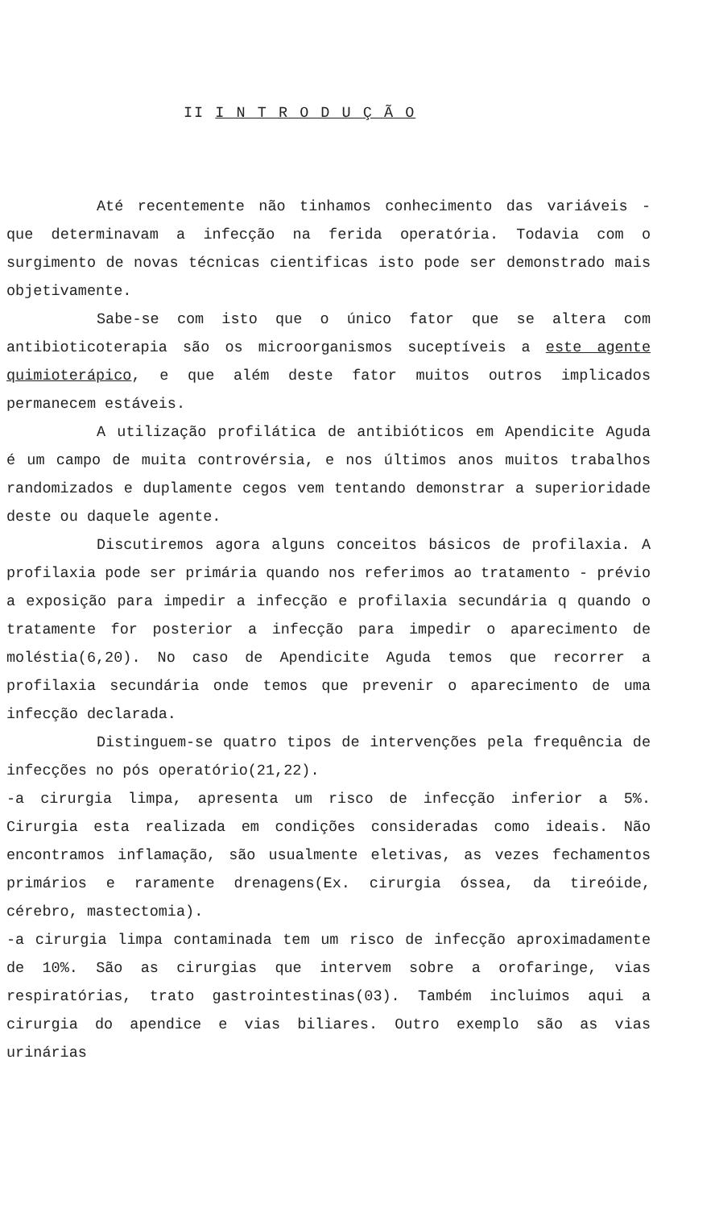II I N T R O D U Ç Ã O
Até recentemente não tinhamos conhecimento das variáveis - que determinavam a infecção na ferida operatória. Todavia com o surgimento de novas técnicas cientificas isto pode ser demonstrado mais objetivamente.
Sabe-se com isto que o único fator que se altera com antibioticoterapia são os microorganismos suceptíveis a este agente quimioterápico, e que além deste fator muitos outros implicados permanecem estáveis.
A utilização profilática de antibióticos em Apendicite Aguda é um campo de muita controvérsia, e nos últimos anos muitos trabalhos randomizados e duplamente cegos vem tentando demonstrar a superioridade deste ou daquele agente.
Discutiremos agora alguns conceitos básicos de profilaxia. A profilaxia pode ser primária quando nos referimos ao tratamento - prévio a exposição para impedir a infecção e profilaxia secundária q quando o tratamente for posterior a infecção para impedir o aparecimento de moléstia(6,20). No caso de Apendicite Aguda temos que recorrer a profilaxia secundária onde temos que prevenir o aparecimento de uma infecção declarada.
Distinguem-se quatro tipos de intervenções pela frequência de infecções no pós operatório(21,22).
-a cirurgia limpa, apresenta um risco de infecção inferior a 5%. Cirurgia esta realizada em condições consideradas como ideais. Não encontramos inflamação, são usualmente eletivas, as vezes fechamentos primários e raramente drenagens(Ex. cirurgia óssea, da tireóide, cérebro, mastectomia).
-a cirurgia limpa contaminada tem um risco de infecção aproximadamente de 10%. São as cirurgias que intervem sobre a orofaringe, vias respiratórias, trato gastrointestinas(03). Também incluimos aqui a cirurgia do apendice e vias biliares. Outro exemplo são as vias urinárias